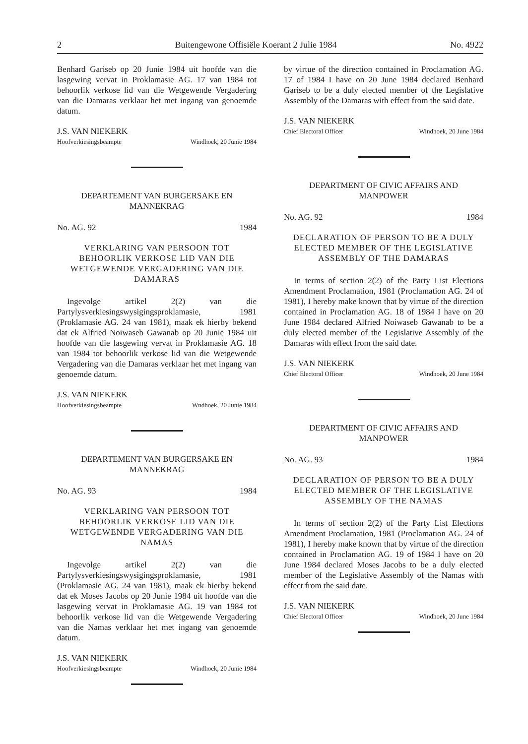2 Buitengewone Offisiële Koerant 2 Julie 1984 No. 4922
Benhard Gariseb op 20 Junie 1984 uit hoofde van die lasgewing vervat in Proklamasie AG. 17 van 1984 tot behoorlik verkose lid van die Wetgewende Vergadering van die Damaras verklaar het met ingang van genoemde datum.
J.S. VAN NIEKERK
Hoofverkiesingsbeampte Windhoek, 20 Junie 1984
DEPARTEMENT VAN BURGERSAKE EN MANNEKRAG
No. AG. 92 1984
VERKLARING VAN PERSOON TOT BEHOORLIK VERKOSE LID VAN DIE WETGEWENDE VERGADERING VAN DIE DAMARAS
Ingevolge artikel 2(2) van die Partylysverkiesingswysigingsproklamasie, 1981 (Proklamasie AG. 24 van 1981), maak ek hierby bekend dat ek Alfried Noiwaseb Gawanab op 20 Junie 1984 uit hoofde van die lasgewing vervat in Proklamasie AG. 18 van 1984 tot behoorlik verkose lid van die Wetgewende Vergadering van die Damaras verklaar het met ingang van genoemde datum.
J.S. VAN NIEKERK
Hoofverkiesingsbeampte Wndhoek, 20 Junie 1984
DEPARTEMENT VAN BURGERSAKE EN MANNEKRAG
No. AG. 93 1984
VERKLARING VAN PERSOON TOT BEHOORLIK VERKOSE LID VAN DIE WETGEWENDE VERGADERING VAN DIE NAMAS
Ingevolge artikel 2(2) van die Partylysverkiesingswysigingsproklamasie, 1981 (Proklamasie AG. 24 van 1981), maak ek hierby bekend dat ek Moses Jacobs op 20 Junie 1984 uit hoofde van die lasgewing vervat in Proklamasie AG. 19 van 1984 tot behoorlik verkose lid van die Wetgewende Vergadering van die Namas verklaar het met ingang van genoemde datum.
J.S. VAN NIEKERK
Hoofverkiesingsbeampte Windhoek, 20 Junie 1984
by virtue of the direction contained in Proclamation AG. 17 of 1984 I have on 20 June 1984 declared Benhard Gariseb to be a duly elected member of the Legislative Assembly of the Damaras with effect from the said date.
J.S. VAN NIEKERK
Chief Electoral Officer Windhoek, 20 June 1984
DEPARTMENT OF CIVIC AFFAIRS AND MANPOWER
No. AG. 92 1984
DECLARATION OF PERSON TO BE A DULY ELECTED MEMBER OF THE LEGISLATIVE ASSEMBLY OF THE DAMARAS
In terms of section 2(2) of the Party List Elections Amendment Proclamation, 1981 (Proclamation AG. 24 of 1981), I hereby make known that by virtue of the direction contained in Proclamation AG. 18 of 1984 I have on 20 June 1984 declared Alfried Noiwaseb Gawanab to be a duly elected member of the Legislative Assembly of the Damaras with effect from the said date.
J.S. VAN NIEKERK
Chief Electoral Officer Windhoek, 20 June 1984
DEPARTMENT OF CIVIC AFFAIRS AND MANPOWER
No. AG. 93 1984
DECLARATION OF PERSON TO BE A DULY ELECTED MEMBER OF THE LEGISLATIVE ASSEMBLY OF THE NAMAS
In terms of section 2(2) of the Party List Elections Amendment Proclamation, 1981 (Proclamation AG. 24 of 1981), I hereby make known that by virtue of the direction contained in Proclamation AG. 19 of 1984 I have on 20 June 1984 declared Moses Jacobs to be a duly elected member of the Legislative Assembly of the Namas with effect from the said date.
J.S. VAN NIEKERK
Chief Electoral Officer Windhoek, 20 June 1984